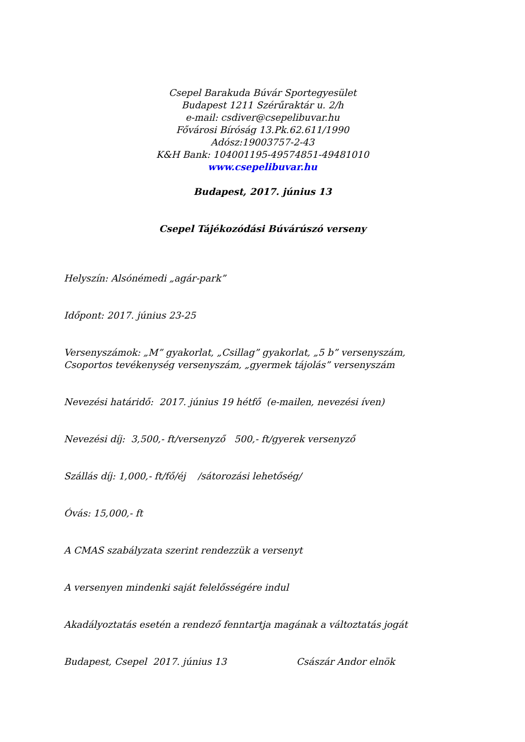Csepel Barakuda Búvár Sportegyesület
Budapest 1211 Szérűraktár u. 2/h
e-mail: csdiver@csepelibuvar.hu
Fővárosi Bíróság 13.Pk.62.611/1990
Adósz:19003757-2-43
K&H Bank: 104001195-49574851-49481010
www.csepelibuvar.hu
Budapest, 2017. június 13
Csepel Tájékozódási Búvárúszó verseny
Helyszín: Alsónémedi „agár-park”
Időpont: 2017. június 23-25
Versenyszámok: „M” gyakorlat, „Csillag” gyakorlat, „5 b” versenyszám,
Csoportos tevékenység versenyszám, „gyermek tájolás” versenyszám
Nevezési határidő: 2017. június 19 hétfő (e-mailen, nevezési íven)
Nevezési díj: 3,500,- ft/versenyző 500,- ft/gyerek versenyző
Szállás díj: 1,000,- ft/fő/éj /sátorozási lehetőség/
Óvás: 15,000,- ft
A CMAS szabályzata szerint rendezzük a versenyt
A versenyen mindenki saját felelősségére indul
Akadályoztatás esetén a rendező fenntartja magának a változtatás jogát
Budapest, Csepel 2017. június 13 Császár Andor elnök